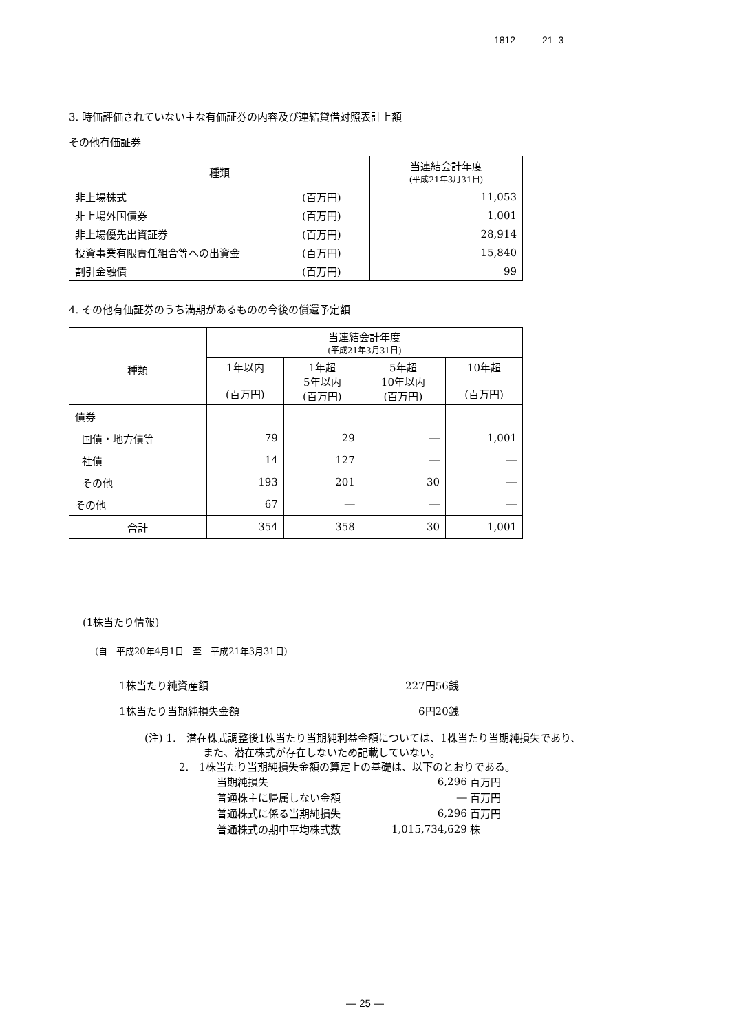1812 21 3
3. 時価評価されていない主な有価証券の内容及び連結貸借対照表計上額
その他有価証券
| 種類 | | 当連結会計年度 (平成21年3月31日) |
| --- | --- | --- |
| 非上場株式 | (百万円) | 11,053 |
| 非上場外国債券 | (百万円) | 1,001 |
| 非上場優先出資証券 | (百万円) | 28,914 |
| 投資事業有限責任組合等への出資金 | (百万円) | 15,840 |
| 割引金融債 | (百万円) | 99 |
4. その他有価証券のうち満期があるものの今後の償還予定額
| 種類 | 当連結会計年度 (平成21年3月31日) | | | |
| --- | --- | --- | --- | --- |
| | 1年以内 (百万円) | 1年超 5年以内 (百万円) | 5年超 10年以内 (百万円) | 10年超 (百万円) |
| 債券 | | | | |
| 国債・地方債等 | 79 | 29 | ― | 1,001 |
| 社債 | 14 | 127 | ― | ― |
| その他 | 193 | 201 | 30 | ― |
| その他 | 67 | ― | ― | ― |
| 合計 | 354 | 358 | 30 | 1,001 |
(1株当たり情報)
(自　平成20年4月1日　至　平成21年3月31日)
| 1株当たり純資産額 | 227円56銭 |
| 1株当たり当期純損失金額 | 6円20銭 |
(注) 1.　潜在株式調整後1株当たり当期純利益金額については、1株当たり当期純損失であり、
また、潜在株式が存在しないため記載していない。
2.　1株当たり当期純損失金額の算定上の基礎は、以下のとおりである。
| 当期純損失 | 6,296 | 百万円 |
| 普通株主に帰属しない金額 | ― | 百万円 |
| 普通株式に係る当期純損失 | 6,296 | 百万円 |
| 普通株式の期中平均株式数 | 1,015,734,629 | 株 |
― 25 ―